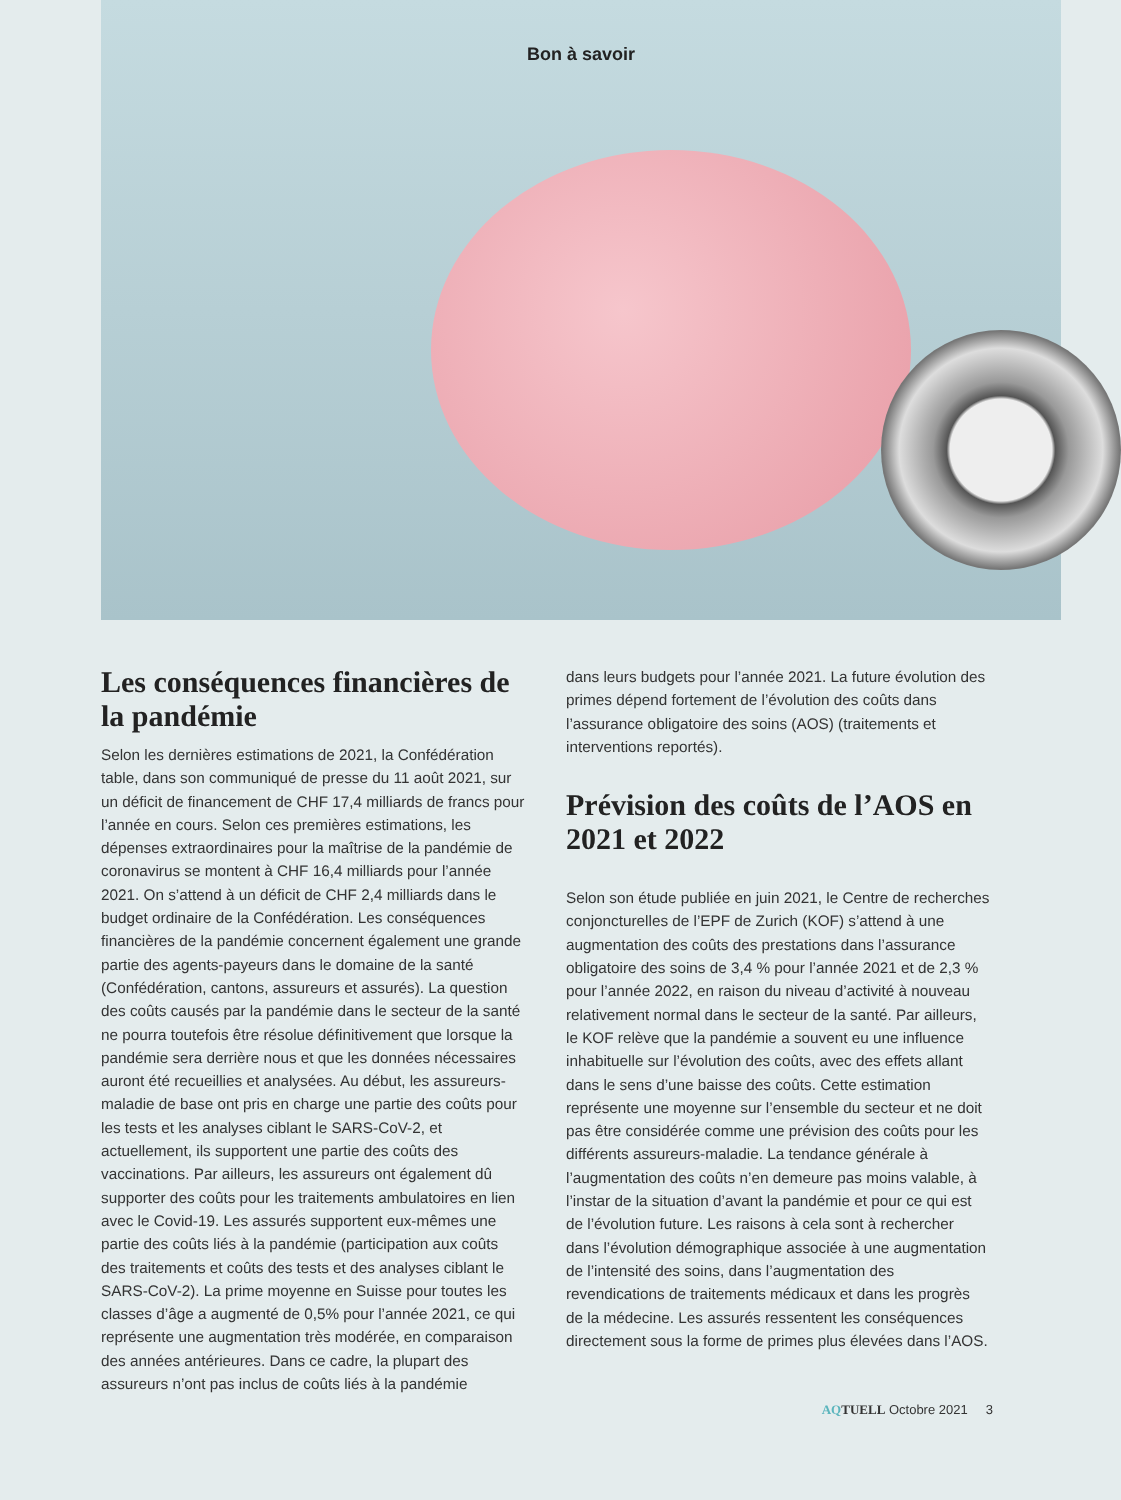Bon à savoir
Les conséquences financières de la pandémie
Selon les dernières estimations de 2021, la Confédération table, dans son communiqué de presse du 11 août 2021, sur un déficit de financement de CHF 17,4 milliards de francs pour l’année en cours. Selon ces premières estimations, les dépenses extraordinaires pour la maîtrise de la pandémie de coronavirus se montent à CHF 16,4 milliards pour l’année 2021. On s’attend à un déficit de CHF 2,4 milliards dans le budget ordinaire de la Confédération. Les conséquences financières de la pandémie concernent également une grande partie des agents-payeurs dans le domaine de la santé (Confédération, cantons, assureurs et assurés). La question des coûts causés par la pandémie dans le secteur de la santé ne pourra toutefois être résolue définitivement que lorsque la pandémie sera derrière nous et que les données nécessaires auront été recueillies et analysées. Au début, les assureurs-maladie de base ont pris en charge une partie des coûts pour les tests et les analyses ciblant le SARS-CoV-2, et actuellement, ils supportent une partie des coûts des vaccinations. Par ailleurs, les assureurs ont également dû supporter des coûts pour les traitements ambulatoires en lien avec le Covid-19. Les assurés supportent eux-mêmes une partie des coûts liés à la pandémie (participation aux coûts des traitements et coûts des tests et des analyses ciblant le SARS-CoV-2). La prime moyenne en Suisse pour toutes les classes d’âge a augmenté de 0,5% pour l’année 2021, ce qui représente une augmentation très modérée, en comparaison des années antérieures. Dans ce cadre, la plupart des assureurs n’ont pas inclus de coûts liés à la pandémie
dans leurs budgets pour l’année 2021. La future évolution des primes dépend fortement de l’évolution des coûts dans l’assurance obligatoire des soins (AOS) (traitements et interventions reportés).
Prévision des coûts de l’AOS en 2021 et 2022
Selon son étude publiée en juin 2021, le Centre de recherches conjoncturelles de l’EPF de Zurich (KOF) s’attend à une augmentation des coûts des prestations dans l’assurance obligatoire des soins de 3,4 % pour l’année 2021 et de 2,3 % pour l’année 2022, en raison du niveau d’activité à nouveau relativement normal dans le secteur de la santé. Par ailleurs, le KOF relève que la pandémie a souvent eu une influence inhabituelle sur l’évolution des coûts, avec des effets allant dans le sens d’une baisse des coûts. Cette estimation représente une moyenne sur l’ensemble du secteur et ne doit pas être considérée comme une prévision des coûts pour les différents assureurs-maladie. La tendance générale à l’augmentation des coûts n’en demeure pas moins valable, à l’instar de la situation d’avant la pandémie et pour ce qui est de l’évolution future. Les raisons à cela sont à rechercher dans l’évolution démographique associée à une augmentation de l’intensité des soins, dans l’augmentation des revendications de traitements médicaux et dans les progrès de la médecine. Les assurés ressentent les conséquences directement sous la forme de primes plus élevées dans l’AOS.
AQ TUELL Octobre 2021 3